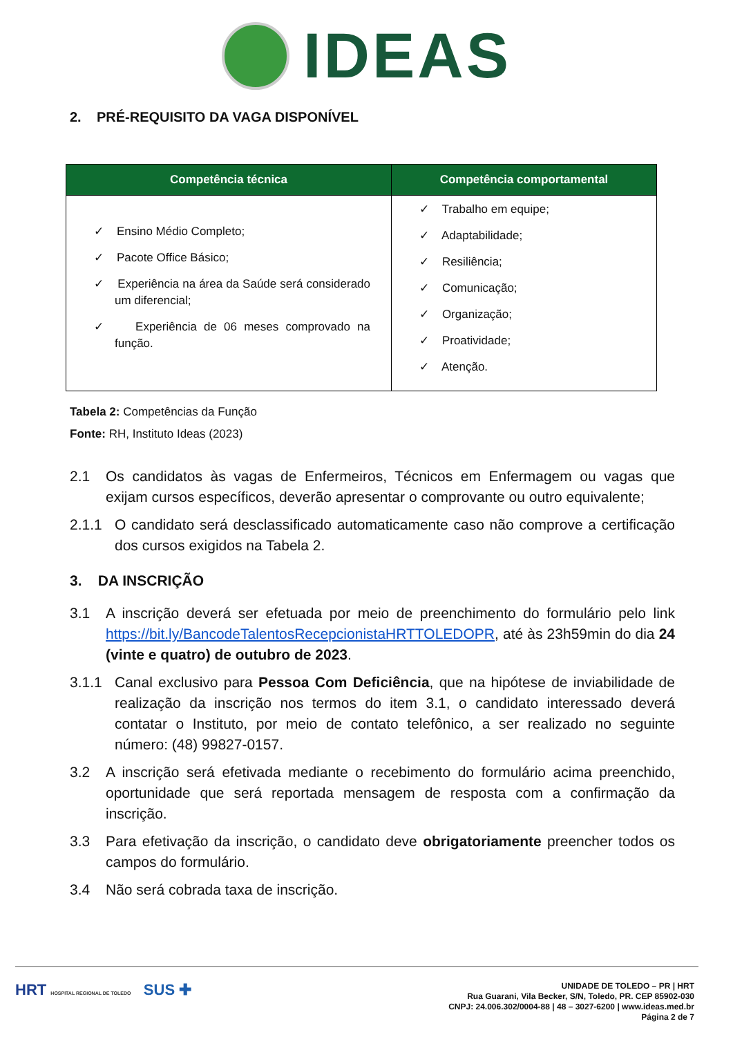IDEAS
2. PRÉ-REQUISITO DA VAGA DISPONÍVEL
| Competência técnica | Competência comportamental |
| --- | --- |
| ✓ Ensino Médio Completo; ✓ Pacote Office Básico; ✓ Experiência na área da Saúde será considerado um diferencial; ✓ Experiência de 06 meses comprovado na função. | ✓ Trabalho em equipe; ✓ Adaptabilidade; ✓ Resiliência; ✓ Comunicação; ✓ Organização; ✓ Proatividade; ✓ Atenção. |
Tabela 2: Competências da Função
Fonte: RH, Instituto Ideas (2023)
2.1 Os candidatos às vagas de Enfermeiros, Técnicos em Enfermagem ou vagas que exijam cursos específicos, deverão apresentar o comprovante ou outro equivalente;
2.1.1 O candidato será desclassificado automaticamente caso não comprove a certificação dos cursos exigidos na Tabela 2.
3. DA INSCRIÇÃO
3.1 A inscrição deverá ser efetuada por meio de preenchimento do formulário pelo link https://bit.ly/BancodeTalentosRecepcionistaHRTTOLEDOPR, até às 23h59min do dia 24 (vinte e quatro) de outubro de 2023.
3.1.1 Canal exclusivo para Pessoa Com Deficiência, que na hipótese de inviabilidade de realização da inscrição nos termos do item 3.1, o candidato interessado deverá contatar o Instituto, por meio de contato telefônico, a ser realizado no seguinte número: (48) 99827-0157.
3.2 A inscrição será efetivada mediante o recebimento do formulário acima preenchido, oportunidade que será reportada mensagem de resposta com a confirmação da inscrição.
3.3 Para efetivação da inscrição, o candidato deve obrigatoriamente preencher todos os campos do formulário.
3.4 Não será cobrada taxa de inscrição.
HRT HOSPITAL REGIONAL DE TOLEDO SUS ✚
UNIDADE DE TOLEDO – PR | HRT
Rua Guarani, Vila Becker, S/N, Toledo, PR. CEP 85902-030
CNPJ: 24.006.302/0004-88 | 48 – 3027-6200 | www.ideas.med.br
Página 2 de 7